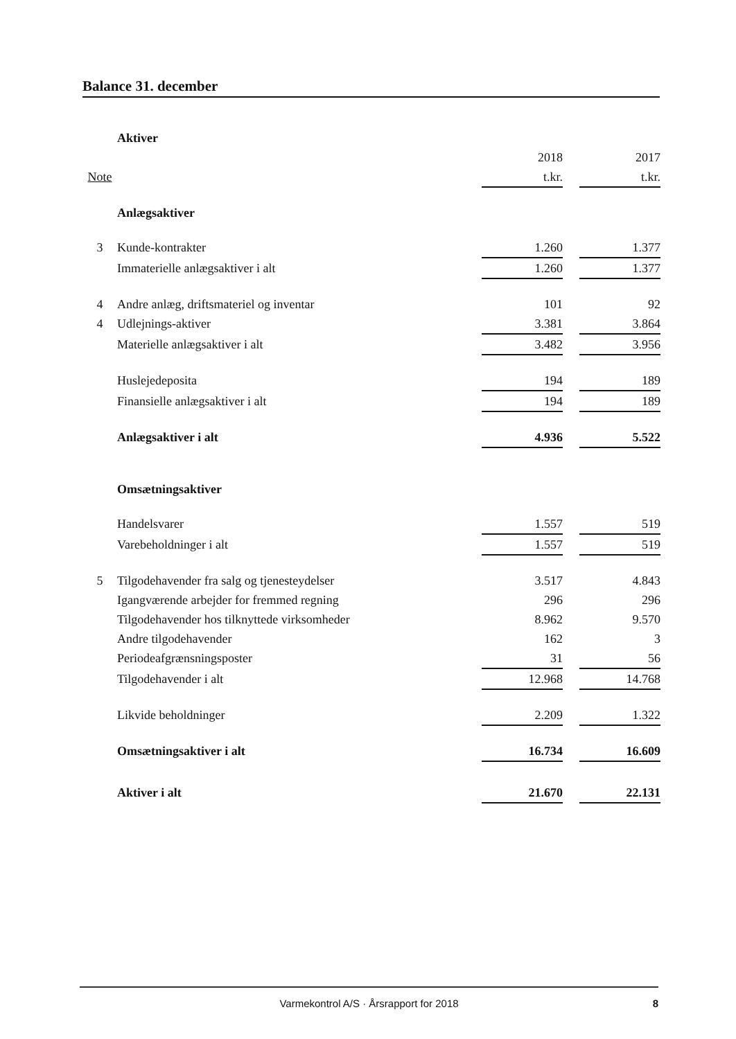Balance 31. december
| | Aktiver | | | |
| | | 2018 | | 2017 |
| Note | | t.kr. | | t.kr. |
| | Anlægsaktiver | | | |
| 3 | Kunde-kontrakter | 1.260 | | 1.377 |
| | Immaterielle anlægsaktiver i alt | 1.260 | | 1.377 |
| 4 | Andre anlæg, driftsmateriel og inventar | 101 | | 92 |
| 4 | Udlejnings-aktiver | 3.381 | | 3.864 |
| | Materielle anlægsaktiver i alt | 3.482 | | 3.956 |
| | Huslejedeposita | 194 | | 189 |
| | Finansielle anlægsaktiver i alt | 194 | | 189 |
| | Anlægsaktiver i alt | 4.936 | | 5.522 |
| | Omsætningsaktiver | | | |
| | Handelsvarer | 1.557 | | 519 |
| | Varebeholdninger i alt | 1.557 | | 519 |
| 5 | Tilgodehavender fra salg og tjenesteydelser | 3.517 | | 4.843 |
| | Igangværende arbejder for fremmed regning | 296 | | 296 |
| | Tilgodehavender hos tilknyttede virksomheder | 8.962 | | 9.570 |
| | Andre tilgodehavender | 162 | | 3 |
| | Periodeafgrænsningsposter | 31 | | 56 |
| | Tilgodehavender i alt | 12.968 | | 14.768 |
| | Likvide beholdninger | 2.209 | | 1.322 |
| | Omsætningsaktiver i alt | 16.734 | | 16.609 |
| | Aktiver i alt | 21.670 | | 22.131 |
Varmekontrol A/S · Årsrapport for 2018 8